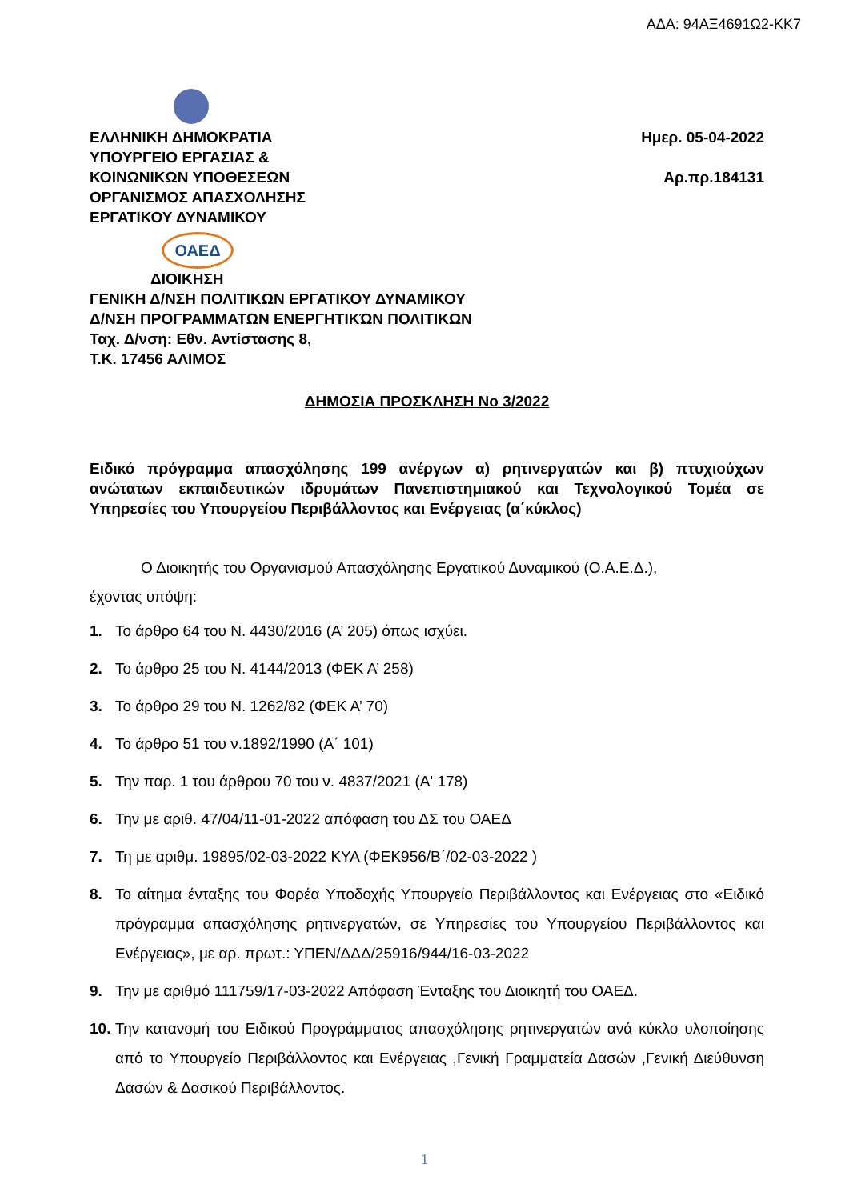ΑΔΑ: 94ΑΞ4691Ω2-ΚΚ7
ΕΛΛΗΝΙΚΗ ΔΗΜΟΚΡΑΤΙΑ
ΥΠΟΥΡΓΕΙΟ ΕΡΓΑΣΙΑΣ &
ΚΟΙΝΩΝΙΚΩΝ ΥΠΟΘΕΣΕΩΝ
ΟΡΓΑΝΙΣΜΟΣ ΑΠΑΣΧΟΛΗΣΗΣ
ΕΡΓΑΤΙΚΟΥ ΔΥΝΑΜΙΚΟΥ
Ημερ. 05-04-2022
Αρ.πρ.184131
ΟΑΕΔ
ΔΙΟΙΚΗΣΗ
ΓΕΝΙΚΗ Δ/ΝΣΗ ΠΟΛΙΤΙΚΩΝ ΕΡΓΑΤΙΚΟΥ ΔΥΝΑΜΙΚΟΥ
Δ/ΝΣΗ ΠΡΟΓΡΑΜΜΑΤΩΝ ΕΝΕΡΓΗΤΙΚΏΝ ΠΟΛΙΤΙΚΩΝ
Ταχ. Δ/νση: Εθν. Αντίστασης 8,
Τ.Κ. 17456 ΑΛΙΜΟΣ
ΔΗΜΟΣΙΑ ΠΡΟΣΚΛΗΣΗ Νο 3/2022
Ειδικό πρόγραμμα απασχόλησης 199 ανέργων α) ρητινεργατών και β) πτυχιούχων ανώτατων εκπαιδευτικών ιδρυμάτων Πανεπιστημιακού και Τεχνολογικού Τομέα σε Υπηρεσίες του Υπουργείου Περιβάλλοντος και Ενέργειας (α΄κύκλος)
Ο Διοικητής του Οργανισμού Απασχόλησης Εργατικού Δυναμικού (Ο.Α.Ε.Δ.),
έχοντας υπόψη:
1. Το άρθρο 64 του Ν. 4430/2016 (Α’ 205) όπως ισχύει.
2. Το άρθρο 25 του Ν. 4144/2013 (ΦΕΚ Α’ 258)
3. Το άρθρο 29 του Ν. 1262/82 (ΦΕΚ Α’ 70)
4. Το άρθρο 51 του ν.1892/1990 (Α΄ 101)
5. Την παρ. 1 του άρθρου 70 του ν. 4837/2021 (Α' 178)
6. Την με αριθ. 47/04/11-01-2022 απόφαση του ΔΣ του ΟΑΕΔ
7. Τη με αριθμ. 19895/02-03-2022 ΚΥΑ (ΦΕΚ956/Β΄/02-03-2022 )
8. Το αίτημα ένταξης του Φορέα Υποδοχής Υπουργείο Περιβάλλοντος και Ενέργειας στο «Ειδικό πρόγραμμα απασχόλησης ρητινεργατών, σε Υπηρεσίες του Υπουργείου Περιβάλλοντος και Ενέργειας», με αρ. πρωτ.: ΥΠΕΝ/ΔΔΔ/25916/944/16-03-2022
9. Την με αριθμό 111759/17-03-2022 Απόφαση Ένταξης του Διοικητή του ΟΑΕΔ.
10. Την κατανομή του Ειδικού Προγράμματος απασχόλησης ρητινεργατών ανά κύκλο υλοποίησης από το Υπουργείο Περιβάλλοντος και Ενέργειας ,Γενική Γραμματεία Δασών ,Γενική Διεύθυνση Δασών & Δασικού Περιβάλλοντος.
1